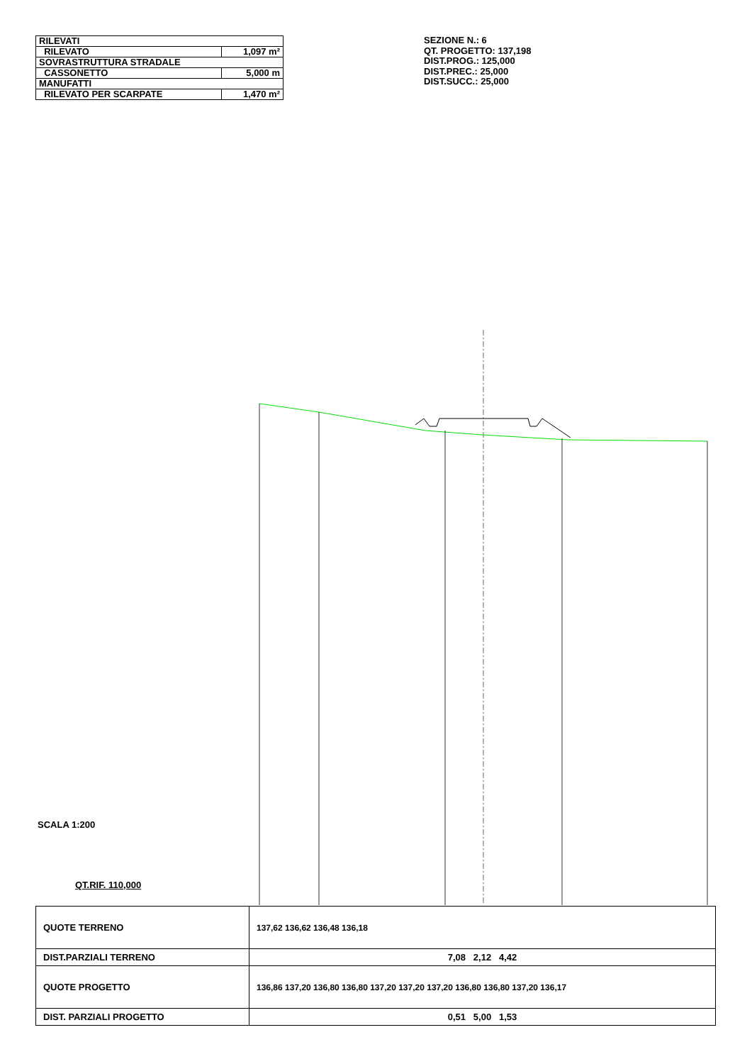| RILEVATI | |
| RILEVATO | 1,097 m² |
| SOVRASTRUTTURA STRADALE | |
| CASSONETTO | 5,000 m |
| MANUFATTI | |
| RILEVATO PER SCARPATE | 1,470 m² |
SEZIONE N.: 6
QT. PROGETTO: 137,198
DIST.PROG.: 125,000
DIST.PREC.: 25,000
DIST.SUCC.: 25,000
SCALA 1:200
QT.RIF. 110,000
| QUOTE TERRENO | 137,62 136,62 136,48 136,18 |
| DIST.PARZIALI TERRENO | 7,08 2,12 4,42 |
| QUOTE PROGETTO | 136,86 137,20 136,80 136,80 137,20 137,20 137,20 136,80 136,80 137,20 136,17 |
| DIST. PARZIALI PROGETTO | 0,51 5,00 1,53 |